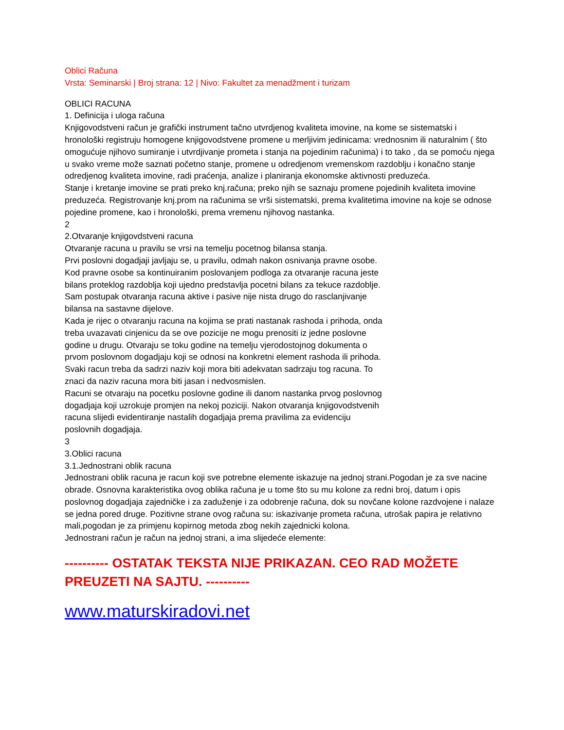Oblici Računa
Vrsta: Seminarski | Broj strana: 12 | Nivo: Fakultet za menadžment i turizam
OBLICI RACUNA
1. Definicija i uloga računa
Knjigovodstveni račun je grafički instrument tačno utvrdjenog kvaliteta imovine, na kome se sistematski i hronološki registruju homogene knjigovodstvene promene u merljivim jedinicama: vrednosnim ili naturalnim ( što omogućuje njihovo sumiranje i utvrdjivanje prometa i stanja na pojedinim računima) i to tako , da se pomoću njega u svako vreme može saznati početno stanje, promene u odredjenom vremenskom razdoblju i konačno stanje odredjenog kvaliteta imovine, radi praćenja, analize i planiranja ekonomske aktivnosti preduzeća.
Stanje i kretanje imovine se prati preko knj.računa; preko njih se saznaju promene pojedinih kvaliteta imovine preduzeća. Registrovanje knj.prom na računima se vrši sistematski, prema kvalitetima imovine na koje se odnose pojedine promene, kao i hronološki, prema vremenu njihovog nastanka.
2
2.Otvaranje knjigovdstveni racuna
Otvaranje racuna u pravilu se vrsi na temelju pocetnog bilansa stanja.
Prvi poslovni dogadjaji javljaju se, u pravilu, odmah nakon osnivanja pravne osobe.
Kod pravne osobe sa kontinuiranim poslovanjem podloga za otvaranje racuna jeste
bilans proteklog razdoblja koji ujedno predstavlja pocetni bilans za tekuce razdoblje.
Sam postupak otvaranja racuna aktive i pasive nije nista drugo do rasclanjivanje
bilansa na sastavne dijelove.
Kada je rijec o otvaranju racuna na kojima se prati nastanak rashoda i prihoda, onda
treba uvazavati cinjenicu da se ove pozicije ne mogu prenositi iz jedne poslovne
godine u drugu. Otvaraju se toku godine na temelju vjerodostojnog dokumenta o
prvom poslovnom dogadjaju koji se odnosi na konkretni element rashoda ili prihoda.
Svaki racun treba da sadrzi naziv koji mora biti adekvatan sadrzaju tog racuna. To
znaci da naziv racuna mora biti jasan i nedvosmislen.
Racuni se otvaraju na pocetku poslovne godine ili danom nastanka prvog poslovnog
dogadjaja koji uzrokuje promjen na nekoj poziciji. Nakon otvaranja knjigovodstvenih
racuna slijedi evidentiranje nastalih dogadjaja prema pravilima za evidenciju
poslovnih dogadjaja.
3
3.Oblici racuna
3.1.Jednostrani oblik racuna
Jednostrani oblik racuna je racun koji sve potrebne elemente iskazuje na jednoj strani.Pogodan je za sve nacine obrade. Osnovna karakteristika ovog oblika računa je u tome što su mu kolone za redni broj, datum i opis poslovnog dogadjaja zajedničke i za zaduženje i za odobrenje računa, dok su novčane kolone razdvojene i nalaze se jedna pored druge. Pozitivne strane ovog računa su: iskazivanje prometa računa, utrošak papira je relativno mali,pogodan je za primjenu kopirnog metoda zbog nekih zajednicki kolona.
Jednostrani račun je račun na jednoj strani, a ima slijedeće elemente:
---------- OSTATAK TEKSTA NIJE PRIKAZAN. CEO RAD MOŽETE PREUZETI NA SAJTU. ----------
www.maturskiradovi.net